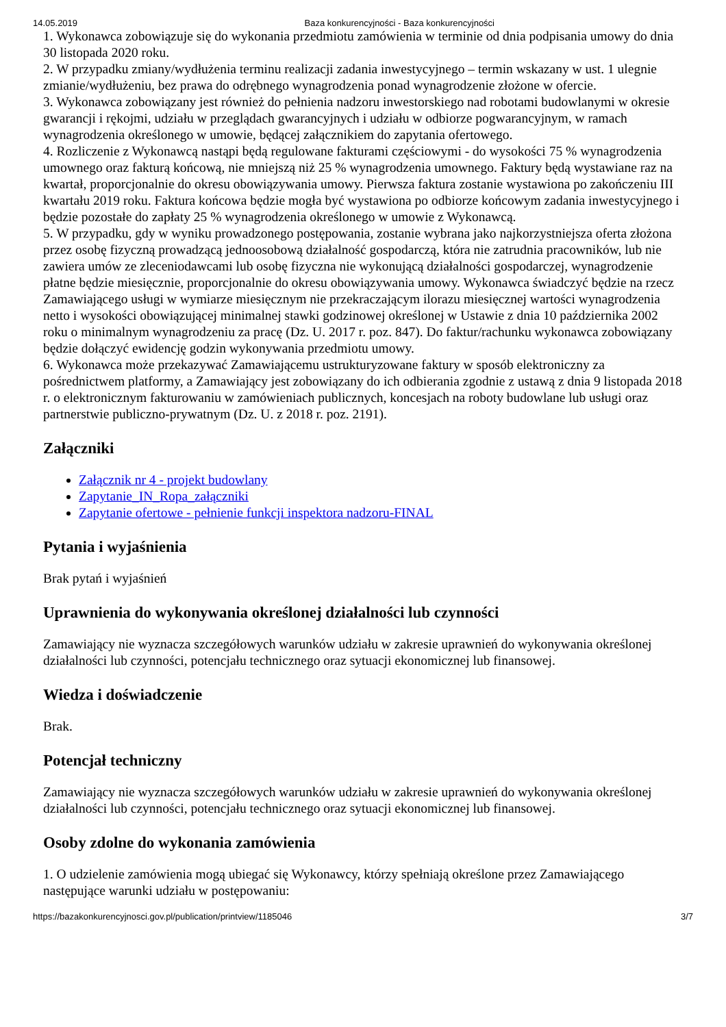14.05.2019 Baza konkurencyjności - Baza konkurencyjności
1. Wykonawca zobowiązuje się do wykonania przedmiotu zamówienia w terminie od dnia podpisania umowy do dnia 30 listopada 2020 roku.
2. W przypadku zmiany/wydłużenia terminu realizacji zadania inwestycyjnego – termin wskazany w ust. 1 ulegnie zmianie/wydłużeniu, bez prawa do odrębnego wynagrodzenia ponad wynagrodzenie złożone w ofercie.
3. Wykonawca zobowiązany jest również do pełnienia nadzoru inwestorskiego nad robotami budowlanymi w okresie gwarancji i rękojmi, udziału w przeglądach gwarancyjnych i udziału w odbiorze pogwarancyjnym, w ramach wynagrodzenia określonego w umowie, będącej załącznikiem do zapytania ofertowego.
4. Rozliczenie z Wykonawcą nastąpi będą regulowane fakturami częściowymi - do wysokości 75 % wynagrodzenia umownego oraz fakturą końcową, nie mniejszą niż 25 % wynagrodzenia umownego. Faktury będą wystawiane raz na kwartał, proporcjonalnie do okresu obowiązywania umowy. Pierwsza faktura zostanie wystawiona po zakończeniu III kwartału 2019 roku. Faktura końcowa będzie mogła być wystawiona po odbiorze końcowym zadania inwestycyjnego i będzie pozostałe do zapłaty 25 % wynagrodzenia określonego w umowie z Wykonawcą.
5. W przypadku, gdy w wyniku prowadzonego postępowania, zostanie wybrana jako najkorzystniejsza oferta złożona przez osobę fizyczną prowadzącą jednoosobową działalność gospodarczą, która nie zatrudnia pracowników, lub nie zawiera umów ze zleceniodawcami lub osobę fizyczna nie wykonującą działalności gospodarczej, wynagrodzenie płatne będzie miesięcznie, proporcjonalnie do okresu obowiązywania umowy. Wykonawca świadczyć będzie na rzecz Zamawiającego usługi w wymiarze miesięcznym nie przekraczającym ilorazu miesięcznej wartości wynagrodzenia netto i wysokości obowiązującej minimalnej stawki godzinowej określonej w Ustawie z dnia 10 października 2002 roku o minimalnym wynagrodzeniu za pracę (Dz. U. 2017 r. poz. 847). Do faktur/rachunku wykonawca zobowiązany będzie dołączyć ewidencję godzin wykonywania przedmiotu umowy.
6. Wykonawca może przekazywać Zamawiającemu ustrukturyzowane faktury w sposób elektroniczny za pośrednictwem platformy, a Zamawiający jest zobowiązany do ich odbierania zgodnie z ustawą z dnia 9 listopada 2018 r. o elektronicznym fakturowaniu w zamówieniach publicznych, koncesjach na roboty budowlane lub usługi oraz partnerstwie publiczno-prywatnym (Dz. U. z 2018 r. poz. 2191).
Załączniki
Załącznik nr 4 - projekt budowlany
Zapytanie_IN_Ropa_załączniki
Zapytanie ofertowe - pełnienie funkcji inspektora nadzoru-FINAL
Pytania i wyjaśnienia
Brak pytań i wyjaśnień
Uprawnienia do wykonywania określonej działalności lub czynności
Zamawiający nie wyznacza szczegółowych warunków udziału w zakresie uprawnień do wykonywania określonej działalności lub czynności, potencjału technicznego oraz sytuacji ekonomicznej lub finansowej.
Wiedza i doświadczenie
Brak.
Potencjał techniczny
Zamawiający nie wyznacza szczegółowych warunków udziału w zakresie uprawnień do wykonywania określonej działalności lub czynności, potencjału technicznego oraz sytuacji ekonomicznej lub finansowej.
Osoby zdolne do wykonania zamówienia
1. O udzielenie zamówienia mogą ubiegać się Wykonawcy, którzy spełniają określone przez Zamawiającego następujące warunki udziału w postępowaniu:
https://bazakonkurencyjnosci.gov.pl/publication/printview/1185046 3/7